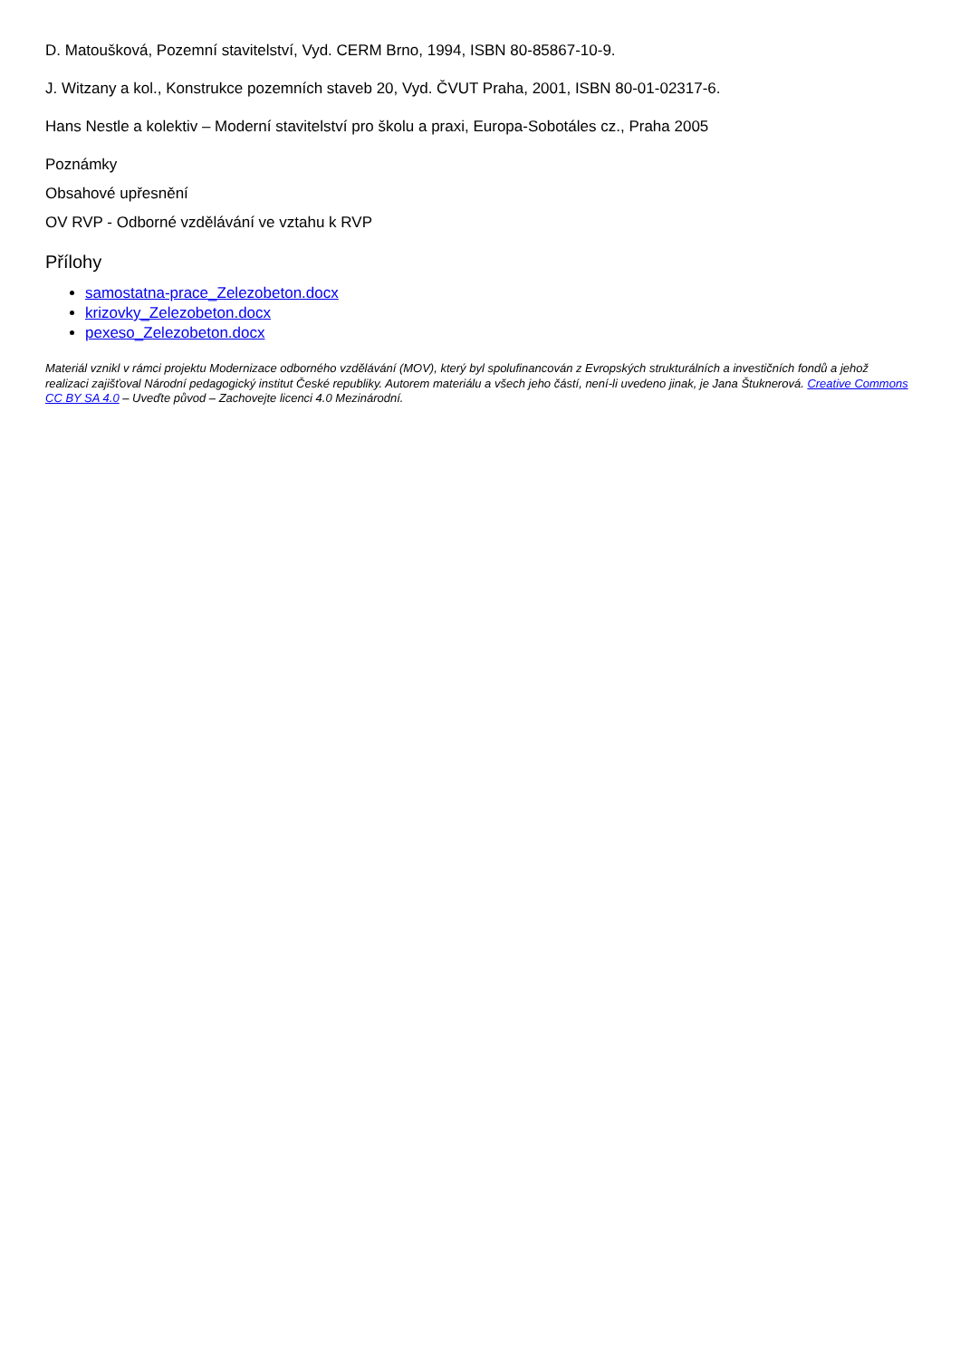D. Matoušková, Pozemní stavitelství, Vyd. CERM Brno, 1994, ISBN 80-85867-10-9.
J. Witzany a kol., Konstrukce pozemních staveb 20, Vyd. ČVUT Praha, 2001, ISBN 80-01-02317-6.
Hans Nestle a kolektiv – Moderní stavitelství pro školu a praxi, Europa-Sobotáles cz., Praha 2005
Poznámky
Obsahové upřesnění
OV RVP - Odborné vzdělávání ve vztahu k RVP
Přílohy
samostatna-prace_Zelezobeton.docx
krizovky_Zelezobeton.docx
pexeso_Zelezobeton.docx
Materiál vznikl v rámci projektu Modernizace odborného vzdělávání (MOV), který byl spolufinancován z Evropských strukturálních a investičních fondů a jehož realizaci zajišťoval Národní pedagogický institut České republiky. Autorem materiálu a všech jeho částí, není-li uvedeno jinak, je Jana Štuknerová. Creative Commons CC BY SA 4.0 – Uveďte původ – Zachovejte licenci 4.0 Mezinárodní.